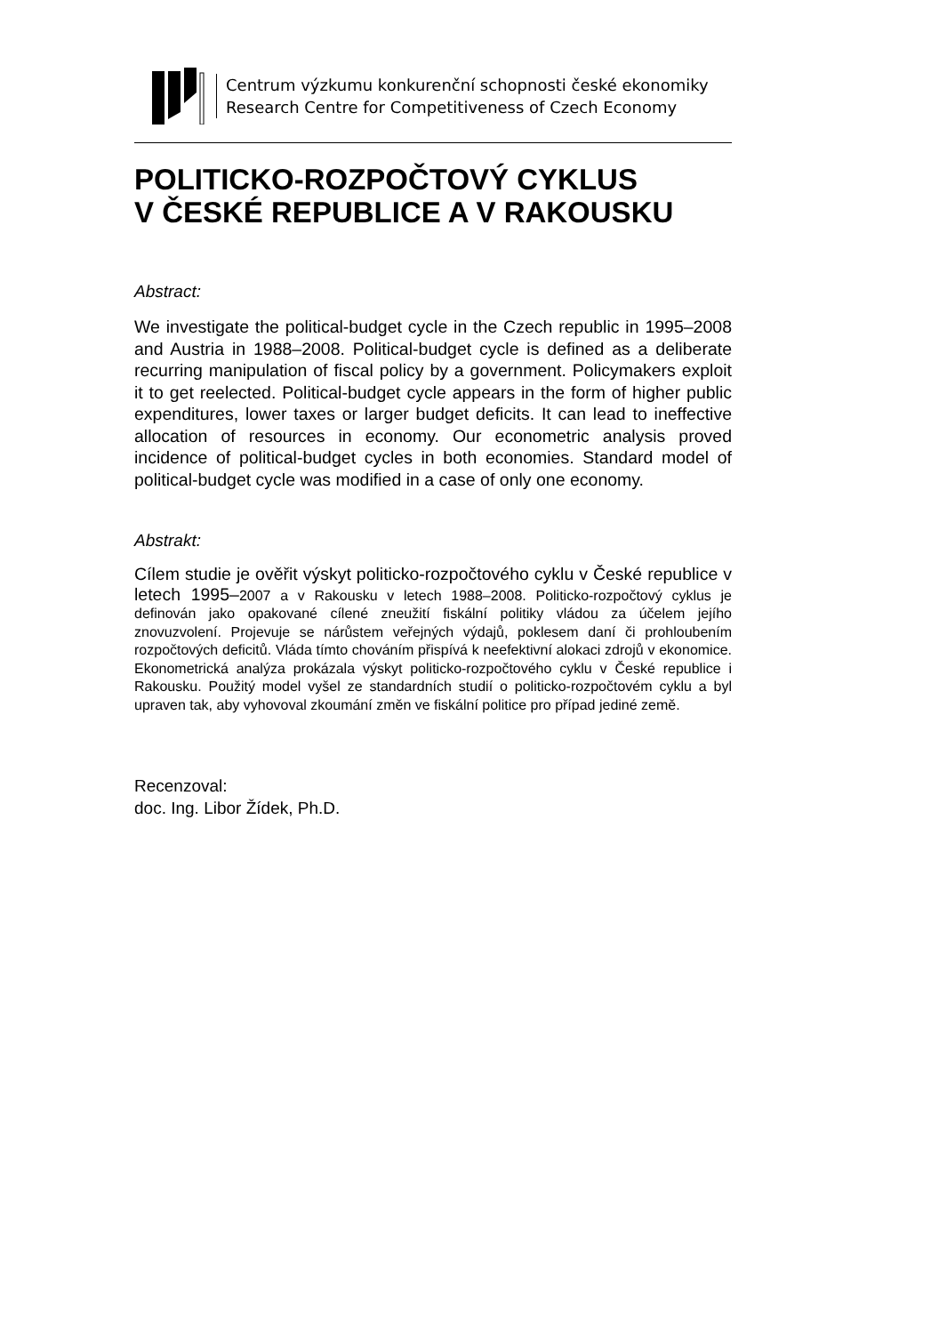Centrum výzkumu konkurenční schopnosti české ekonomiky
Research Centre for Competitiveness of Czech Economy
POLITICKO-ROZPOČTOVÝ CYKLUS
V ČESKÉ REPUBLICE A V RAKOUSKU
Abstract:
We investigate the political-budget cycle in the Czech republic in 1995–2008 and Austria in 1988–2008. Political-budget cycle is defined as a deliberate recurring manipulation of fiscal policy by a government. Policymakers exploit it to get reelected. Political-budget cycle appears in the form of higher public expenditures, lower taxes or larger budget deficits. It can lead to ineffective allocation of resources in economy. Our econometric analysis proved incidence of political-budget cycles in both economies. Standard model of political-budget cycle was modified in a case of only one economy.
Abstrakt:
Cílem studie je ověřit výskyt politicko-rozpočtového cyklu v České republice v letech 1995–2007 a v Rakousku v letech 1988–2008. Politicko-rozpočtový cyklus je definován jako opakované cílené zneužití fiskální politiky vládou za účelem jejího znovuzvolení. Projevuje se nárůstem veřejných výdajů, poklesem daní či prohloubením rozpočtových deficitů. Vláda tímto chováním přispívá k neefektivní alokaci zdrojů v ekonomice. Ekonometrická analýza prokázala výskyt politicko-rozpočtového cyklu v České republice i Rakousku. Použitý model vyšel ze standardních studií o politicko-rozpočtovém cyklu a byl upraven tak, aby vyhovoval zkoumání změn ve fiskální politice pro případ jediné země.
Recenzoval:
doc. Ing. Libor Žídek, Ph.D.